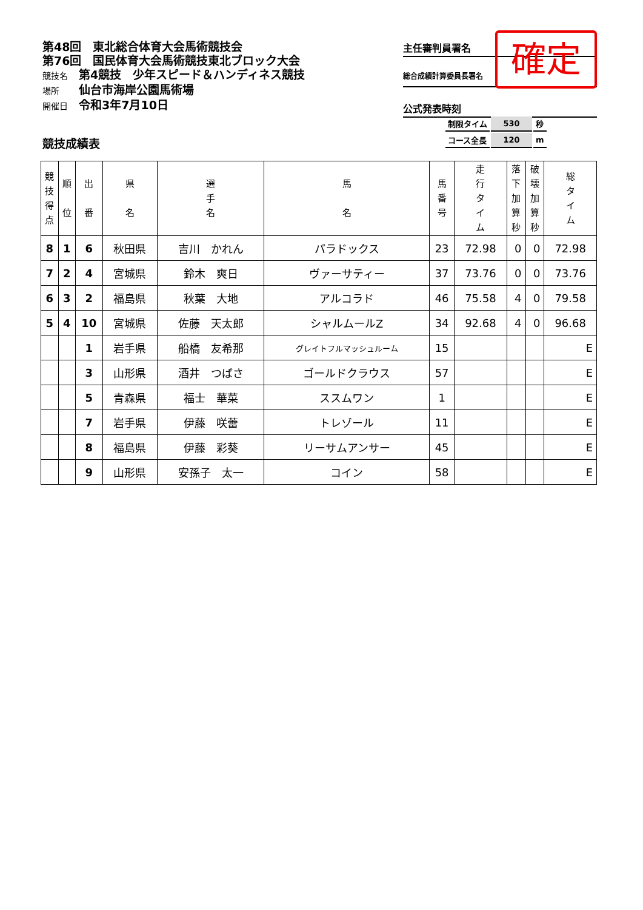第48回　東北総合体育大会馬術競技会
第76回　国民体育大会馬術競技東北ブロック大会
競技名 第4競技　少年スピード＆ハンディネス競技
場所 仙台市海岸公園馬術場
開催日 令和3年7月10日
主任審判員署名
総合成績計算委員長署名
公式発表時刻
確定
| 制限タイム | 530 | 秒 |
| コース全長 | 120 | m |
競技成績表
| 競 技 得 点 | 順 位 | 出 番 | 県 名 | 選 手 名 | 馬 名 | 馬 番 号 | 走 行 タ イ ム | 落 下 加 算 秒 | 破 壊 加 算 秒 | 総 タ イ ム |
| --- | --- | --- | --- | --- | --- | --- | --- | --- | --- | --- |
| 8 | 1 | 6 | 秋田県 | 吉川 かれん | パラドックス | 23 | 72.98 | 0 | 0 | 72.98 |
| 7 | 2 | 4 | 宮城県 | 鈴木 爽日 | ヴァーサティー | 37 | 73.76 | 0 | 0 | 73.76 |
| 6 | 3 | 2 | 福島県 | 秋葉 大地 | アルコラド | 46 | 75.58 | 4 | 0 | 79.58 |
| 5 | 4 | 10 | 宮城県 | 佐藤 天太郎 | シャルムールZ | 34 | 92.68 | 4 | 0 | 96.68 |
| | | 1 | 岩手県 | 船橋 友希那 | グレイトフルマッシュルーム | 15 | | | | E |
| | | 3 | 山形県 | 酒井 つばさ | ゴールドクラウス | 57 | | | | E |
| | | 5 | 青森県 | 福士 華菜 | ススムワン | 1 | | | | E |
| | | 7 | 岩手県 | 伊藤 咲蕾 | トレゾール | 11 | | | | E |
| | | 8 | 福島県 | 伊藤 彩葵 | リーサムアンサー | 45 | | | | E |
| | | 9 | 山形県 | 安孫子 太一 | コイン | 58 | | | | E |